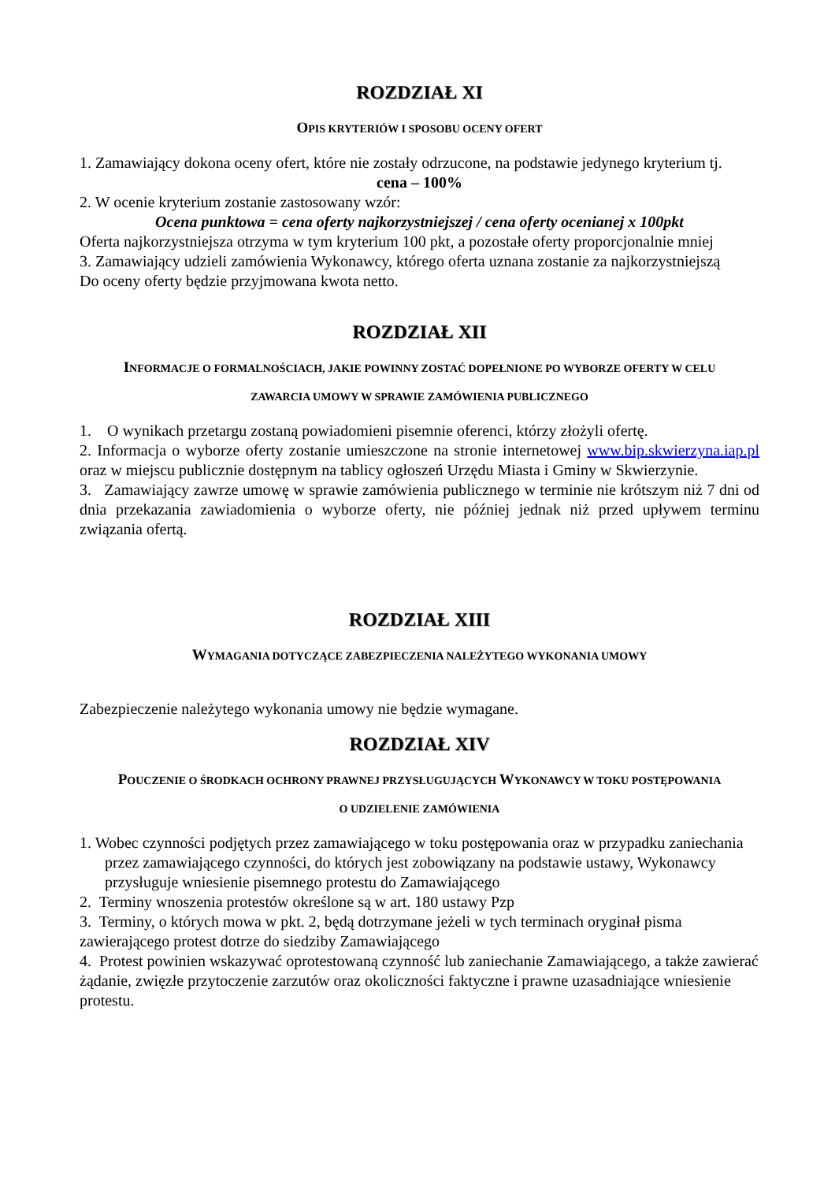ROZDZIAŁ XI
OPIS KRYTERIÓW I SPOSOBU OCENY OFERT
1. Zamawiający dokona oceny ofert, które nie zostały odrzucone, na podstawie jedynego kryterium tj.
cena – 100%
2. W ocenie kryterium zostanie zastosowany wzór:
Ocena punktowa = cena oferty najkorzystniejszej / cena oferty ocenianej x 100pkt
Oferta najkorzystniejsza otrzyma w tym kryterium 100 pkt, a pozostałe oferty proporcjonalnie mniej
3. Zamawiający udzieli zamówienia Wykonawcy, którego oferta uznana zostanie za najkorzystniejszą
Do oceny oferty będzie przyjmowana kwota netto.
ROZDZIAŁ XII
INFORMACJE O FORMALNOŚCIACH, JAKIE POWINNY ZOSTAĆ DOPEŁNIONE PO WYBORZE OFERTY W CELU
ZAWARCIA UMOWY W SPRAWIE ZAMÓWIENIA PUBLICZNEGO
1. O wynikach przetargu zostaną powiadomieni pisemnie oferenci, którzy złożyli ofertę.
2. Informacja o wyborze oferty zostanie umieszczone na stronie internetowej www.bip.skwierzyna.iap.pl oraz w miejscu publicznie dostępnym na tablicy ogłoszeń Urzędu Miasta i Gminy w Skwierzynie.
3. Zamawiający zawrze umowę w sprawie zamówienia publicznego w terminie nie krótszym niż 7 dni od dnia przekazania zawiadomienia o wyborze oferty, nie później jednak niż przed upływem terminu związania ofertą.
ROZDZIAŁ XIII
WYMAGANIA DOTYCZĄCE ZABEZPIECZENIA NALEŻYTEGO WYKONANIA UMOWY
Zabezpieczenie należytego wykonania umowy nie będzie wymagane.
ROZDZIAŁ XIV
POUCZENIE O ŚRODKACH OCHRONY PRAWNEJ PRZYSŁUGUJĄCYCH WYKONAWCY W TOKU POSTĘPOWANIA
O UDZIELENIE ZAMÓWIENIA
1. Wobec czynności podjętych przez zamawiającego w toku postępowania oraz w przypadku zaniechania przez zamawiającego czynności, do których jest zobowiązany na podstawie ustawy, Wykonawcy przysługuje wniesienie pisemnego protestu do Zamawiającego
2. Terminy wnoszenia protestów określone są w art. 180 ustawy Pzp
3. Terminy, o których mowa w pkt. 2, będą dotrzymane jeżeli w tych terminach oryginał pisma zawierającego protest dotrze do siedziby Zamawiającego
4. Protest powinien wskazywać oprotestowaną czynność lub zaniechanie Zamawiającego, a także zawierać żądanie, zwięzłe przytoczenie zarzutów oraz okoliczności faktyczne i prawne uzasadniające wniesienie protestu.